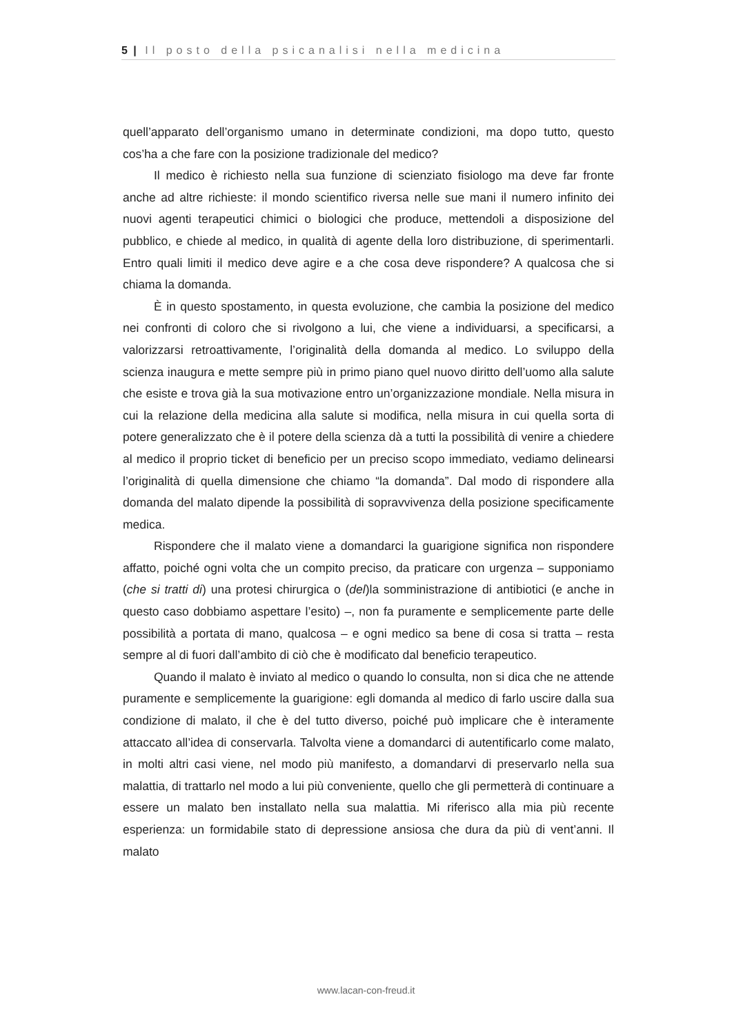5 | Il posto della psicanalisi nella medicina
quell’apparato dell’organismo umano in determinate condizioni, ma dopo tutto, questo cos’ha a che fare con la posizione tradizionale del medico?
Il medico è richiesto nella sua funzione di scienziato fisiologo ma deve far fronte anche ad altre richieste: il mondo scientifico riversa nelle sue mani il numero infinito dei nuovi agenti terapeutici chimici o biologici che produce, mettendoli a disposizione del pubblico, e chiede al medico, in qualità di agente della loro distribuzione, di sperimentarli. Entro quali limiti il medico deve agire e a che cosa deve rispondere? A qualcosa che si chiama la domanda.
È in questo spostamento, in questa evoluzione, che cambia la posizione del medico nei confronti di coloro che si rivolgono a lui, che viene a individuarsi, a specificarsi, a valorizzarsi retroattivamente, l’originalità della domanda al medico. Lo sviluppo della scienza inaugura e mette sempre più in primo piano quel nuovo diritto dell’uomo alla salute che esiste e trova già la sua motivazione entro un’organizzazione mondiale. Nella misura in cui la relazione della medicina alla salute si modifica, nella misura in cui quella sorta di potere generalizzato che è il potere della scienza dà a tutti la possibilità di venire a chiedere al medico il proprio ticket di beneficio per un preciso scopo immediato, vediamo delinearsi l’originalità di quella dimensione che chiamo “la domanda”. Dal modo di rispondere alla domanda del malato dipende la possibilità di sopravvivenza della posizione specificamente medica.
Rispondere che il malato viene a domandarci la guarigione significa non rispondere affatto, poiché ogni volta che un compito preciso, da praticare con urgenza – supponiamo (che si tratti di) una protesi chirurgica o (del)la somministrazione di antibiotici (e anche in questo caso dobbiamo aspettare l’esito) –, non fa puramente e semplicemente parte delle possibilità a portata di mano, qualcosa – e ogni medico sa bene di cosa si tratta – resta sempre al di fuori dall’ambito di ciò che è modificato dal beneficio terapeutico.
Quando il malato è inviato al medico o quando lo consulta, non si dica che ne attende puramente e semplicemente la guarigione: egli domanda al medico di farlo uscire dalla sua condizione di malato, il che è del tutto diverso, poiché può implicare che è interamente attaccato all’idea di conservarla. Talvolta viene a domandarci di autentificarlo come malato, in molti altri casi viene, nel modo più manifesto, a domandarvi di preservarlo nella sua malattia, di trattarlo nel modo a lui più conveniente, quello che gli permetterà di continuare a essere un malato ben installato nella sua malattia. Mi riferisco alla mia più recente esperienza: un formidabile stato di depressione ansiosa che dura da più di vent’anni. Il malato
www.lacan-con-freud.it